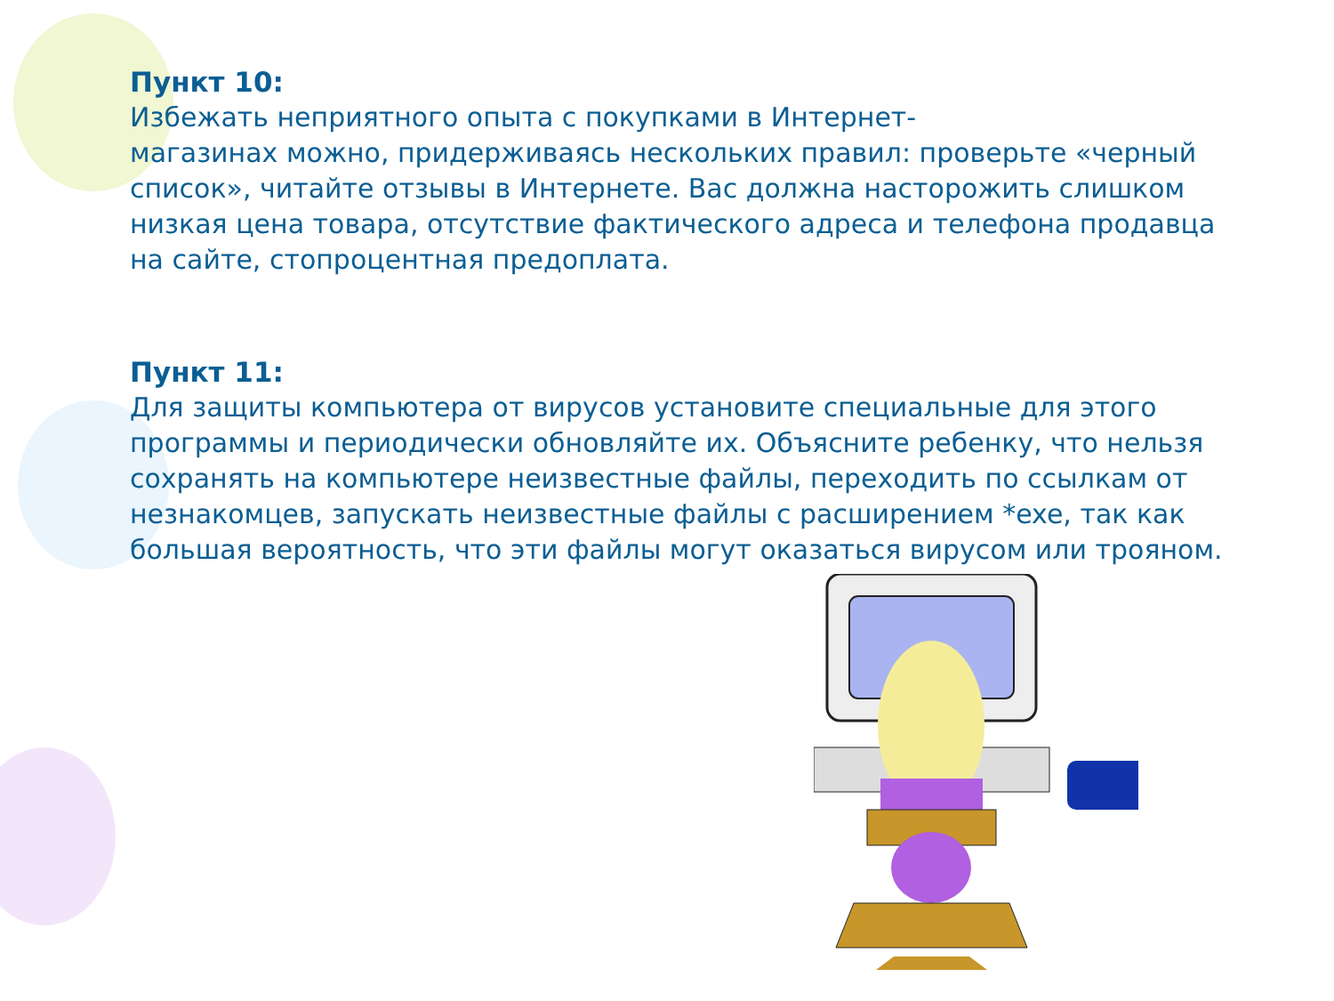Пункт 10:
Избежать неприятного опыта с покупками в Интернет-
магазинах можно, придерживаясь нескольких правил: проверьте «черный список», читайте отзывы в Интернете. Вас должна насторожить слишком низкая цена товара, отсутствие фактического адреса и телефона продавца на сайте, стопроцентная предоплата.
Пункт 11:
Для защиты компьютера от вирусов установите специальные для этого программы и периодически обновляйте их. Объясните ребенку, что нельзя сохранять на компьютере неизвестные файлы, переходить по ссылкам от незнакомцев, запускать неизвестные файлы с расширением *exe, так как большая вероятность, что эти файлы могут оказаться вирусом или трояном.